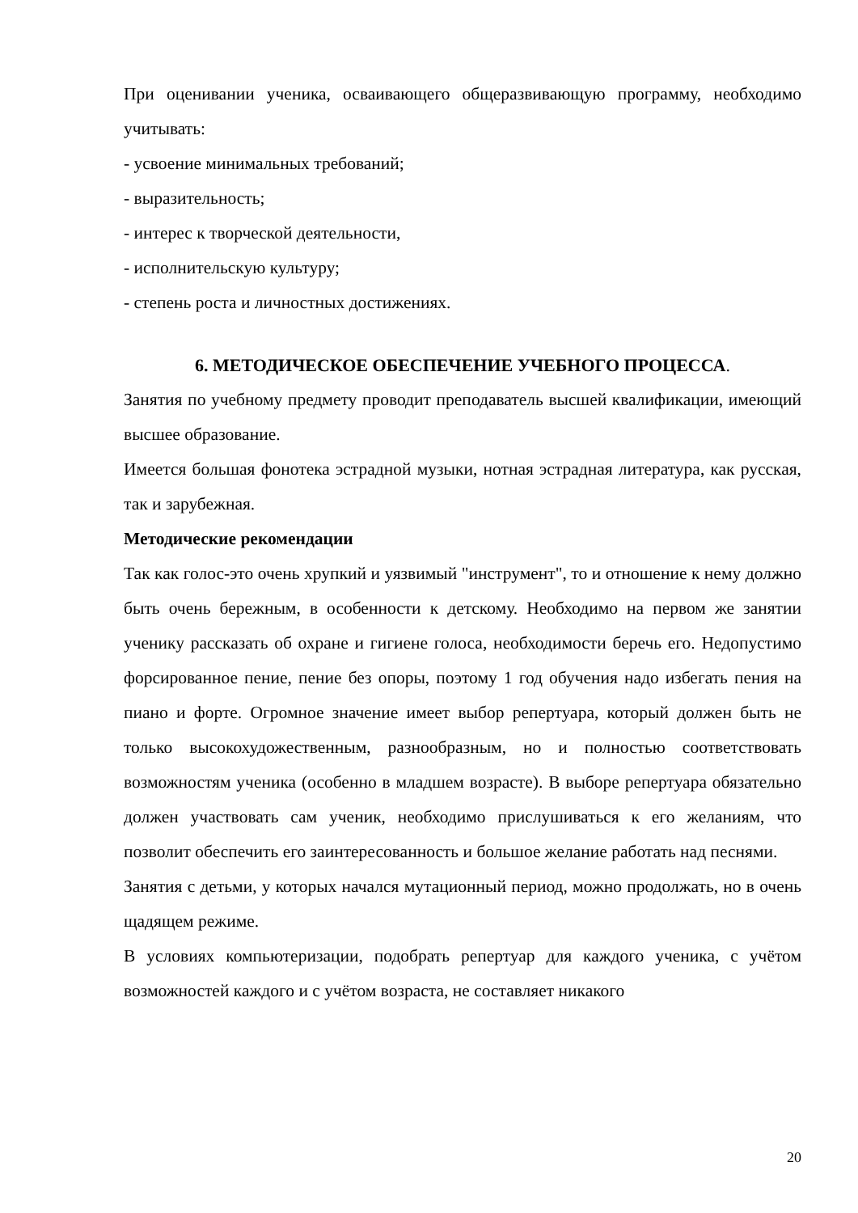При оценивании ученика, осваивающего общеразвивающую программу, необходимо учитывать:
- усвоение минимальных требований;
- выразительность;
- интерес к творческой деятельности,
- исполнительскую культуру;
- степень роста и личностных достижениях.
6. МЕТОДИЧЕСКОЕ ОБЕСПЕЧЕНИЕ УЧЕБНОГО ПРОЦЕССА.
Занятия по учебному предмету проводит преподаватель высшей квалификации, имеющий высшее образование.
Имеется большая фонотека эстрадной музыки, нотная эстрадная литература, как русская, так и зарубежная.
Методические рекомендации
Так как голос-это очень хрупкий и уязвимый "инструмент", то и отношение к нему должно быть очень бережным, в особенности к детскому. Необходимо на первом же занятии ученику рассказать об охране и гигиене голоса, необходимости беречь его. Недопустимо форсированное пение, пение без опоры, поэтому 1 год обучения надо избегать пения на пиано и форте. Огромное значение имеет выбор репертуара, который должен быть не только высокохудожественным, разнообразным, но и полностью соответствовать возможностям ученика (особенно в младшем возрасте). В выборе репертуара обязательно должен участвовать сам ученик, необходимо прислушиваться к его желаниям, что позволит обеспечить его заинтересованность и большое желание работать над песнями.
Занятия с детьми, у которых начался мутационный период, можно продолжать, но в очень щадящем режиме.
В условиях компьютеризации, подобрать репертуар для каждого ученика, с учётом возможностей каждого и с учётом возраста, не составляет никакого
20